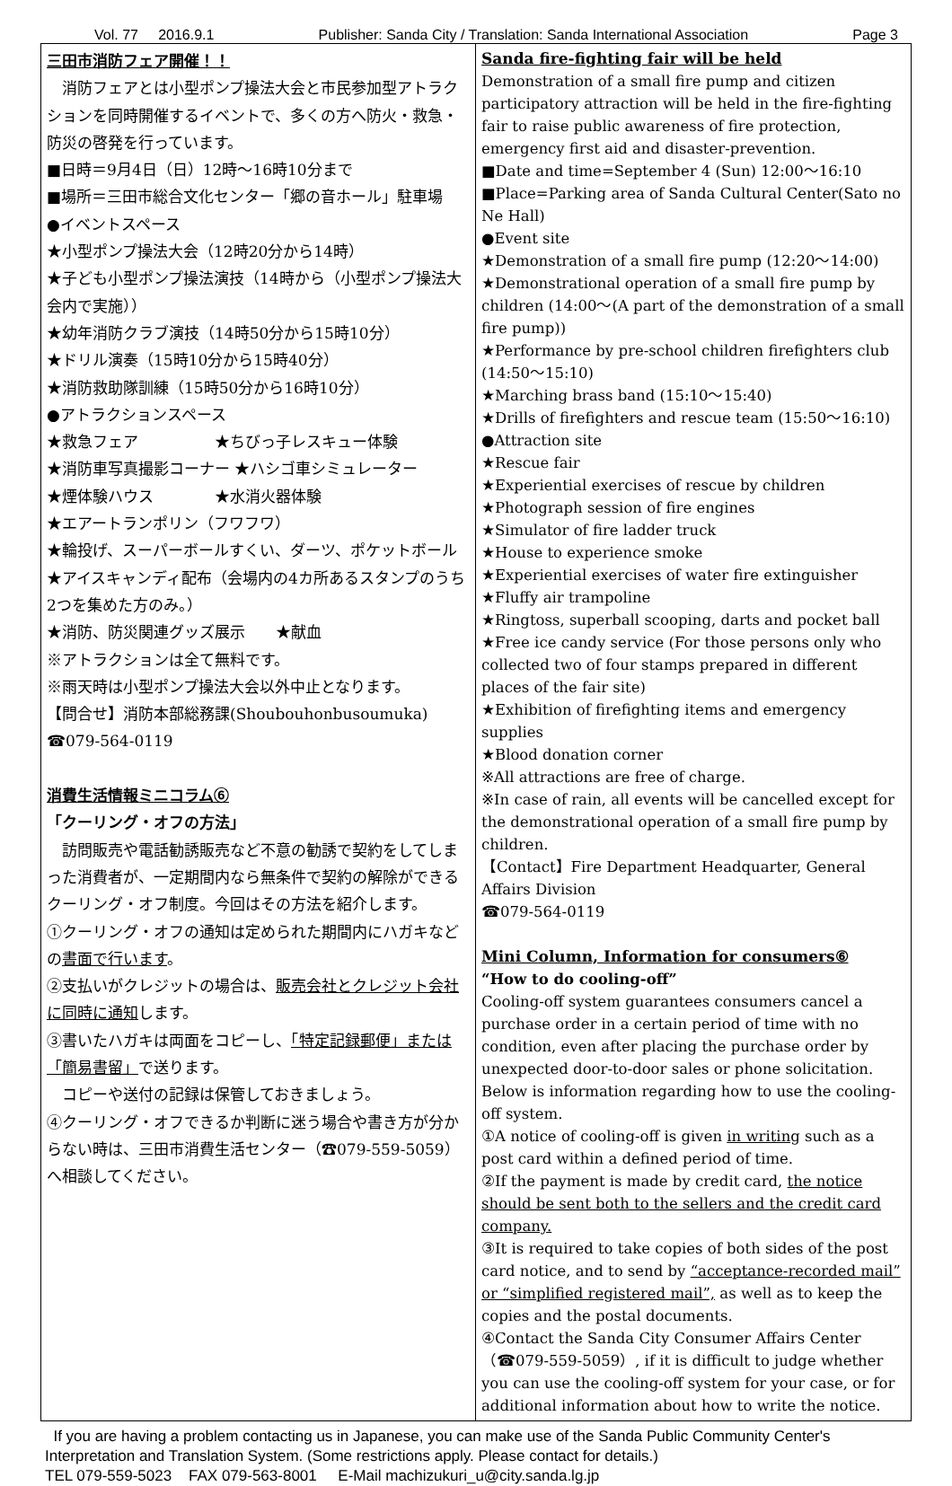Vol. 77 2016.9.1 Publisher: Sanda City / Translation: Sanda International Association Page 3
三田市消防フェア開催！！
　消防フェアとは小型ポンプ操法大会と市民参加型アトラクションを同時開催するイベントで、多くの方へ防火・救急・防災の啓発を行っています。
■日時＝9月4日（日）12時～16時10分まで
■場所＝三田市総合文化センター「郷の音ホール」駐車場
●イベントスペース
★小型ポンプ操法大会（12時20分から14時）
★子ども小型ポンプ操法演技（14時から（小型ポンプ操法大会内で実施））
★幼年消防クラブ演技（14時50分から15時10分）
★ドリル演奏（15時10分から15時40分）
★消防救助隊訓練（15時50分から16時10分）
●アトラクションスペース
★救急フェア　　　　　★ちびっ子レスキュー体験
★消防車写真撮影コーナー ★ハシゴ車シミュレーター
★煙体験ハウス　　　　★水消火器体験
★エアートランポリン（フワフワ）
★輪投げ、スーパーボールすくい、ダーツ、ポケットボール
★アイスキャンディ配布（会場内の4カ所あるスタンプのうち2つを集めた方のみ。）
★消防、防災関連グッズ展示　　★献血
※アトラクションは全て無料です。
※雨天時は小型ポンプ操法大会以外中止となります。
【問合せ】消防本部総務課(Shoubouhonbusoumuka)
☎079-564-0119
消費生活情報ミニコラム⑥
「クーリング・オフの方法」
　訪問販売や電話勧誘販売など不意の勧誘で契約をしてしまった消費者が、一定期間内なら無条件で契約の解除ができるクーリング・オフ制度。今回はその方法を紹介します。
①クーリング・オフの通知は定められた期間内にハガキなどの書面で行います。
②支払いがクレジットの場合は、販売会社とクレジット会社に同時に通知します。
③書いたハガキは両面をコピーし、「特定記録郵便」または「簡易書留」で送ります。
　コピーや送付の記録は保管しておきましょう。
④クーリング・オフできるか判断に迷う場合や書き方が分からない時は、三田市消費生活センター（☎079-559-5059）へ相談してください。
Sanda fire-fighting fair will be held
Demonstration of a small fire pump and citizen participatory attraction will be held in the fire-fighting fair to raise public awareness of fire protection, emergency first aid and disaster-prevention.
■Date and time=September 4 (Sun) 12:00～16:10
■Place=Parking area of Sanda Cultural Center(Sato no Ne Hall)
●Event site
★Demonstration of a small fire pump (12:20～14:00)
★Demonstrational operation of a small fire pump by children (14:00～(A part of the demonstration of a small fire pump))
★Performance by pre-school children firefighters club (14:50～15:10)
★Marching brass band (15:10～15:40)
★Drills of firefighters and rescue team (15:50～16:10)
●Attraction site
★Rescue fair
★Experiential exercises of rescue by children
★Photograph session of fire engines
★Simulator of fire ladder truck
★House to experience smoke
★Experiential exercises of water fire extinguisher
★Fluffy air trampoline
★Ringtoss, superball scooping, darts and pocket ball
★Free ice candy service (For those persons only who collected two of four stamps prepared in different places of the fair site)
★Exhibition of firefighting items and emergency supplies
★Blood donation corner
※All attractions are free of charge.
※In case of rain, all events will be cancelled except for the demonstrational operation of a small fire pump by children.
【Contact】Fire Department Headquarter, General Affairs Division
☎079-564-0119
Mini Column, Information for consumers⑥
“How to do cooling-off”
Cooling-off system guarantees consumers cancel a purchase order in a certain period of time with no condition, even after placing the purchase order by unexpected door-to-door sales or phone solicitation. Below is information regarding how to use the cooling-off system.
①A notice of cooling-off is given in writing such as a post card within a defined period of time.
②If the payment is made by credit card, the notice should be sent both to the sellers and the credit card company.
③It is required to take copies of both sides of the post card notice, and to send by “acceptance-recorded mail” or “simplified registered mail”, as well as to keep the copies and the postal documents.
④Contact the Sanda City Consumer Affairs Center（☎079-559-5059）, if it is difficult to judge whether you can use the cooling-off system for your case, or for additional information about how to write the notice.
If you are having a problem contacting us in Japanese, you can make use of the Sanda Public Community Center's Interpretation and Translation System. (Some restrictions apply. Please contact for details.)
TEL 079-559-5023 FAX 079-563-8001 E-Mail machizukuri_u@city.sanda.lg.jp